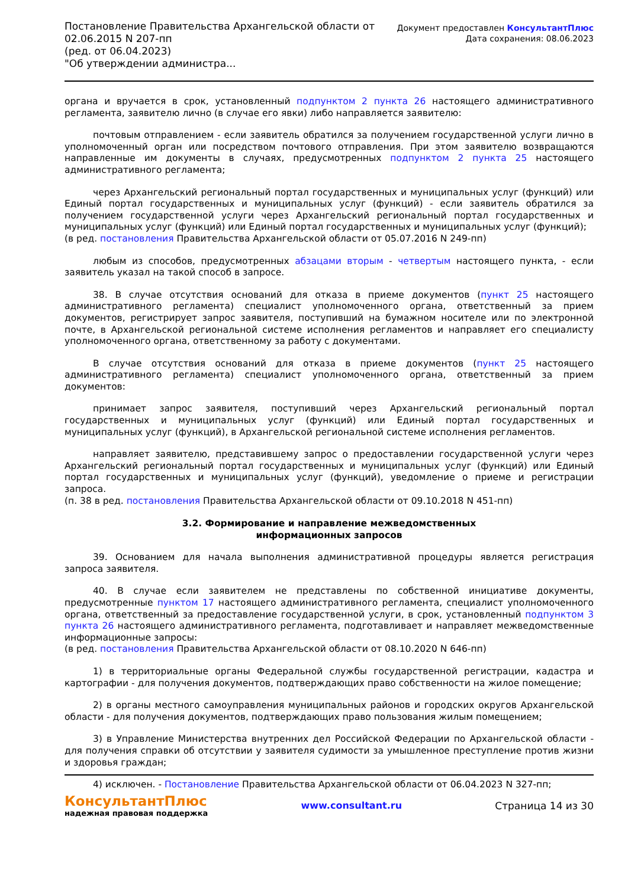Постановление Правительства Архангельской области от
02.06.2015 N 207-пп
(ред. от 06.04.2023)
"Об утверждении администра...
Документ предоставлен КонсультантПлюс
Дата сохранения: 08.06.2023
органа и вручается в срок, установленный подпунктом 2 пункта 26 настоящего административного регламента, заявителю лично (в случае его явки) либо направляется заявителю:
почтовым отправлением - если заявитель обратился за получением государственной услуги лично в уполномоченный орган или посредством почтового отправления. При этом заявителю возвращаются направленные им документы в случаях, предусмотренных подпунктом 2 пункта 25 настоящего административного регламента;
через Архангельский региональный портал государственных и муниципальных услуг (функций) или Единый портал государственных и муниципальных услуг (функций) - если заявитель обратился за получением государственной услуги через Архангельский региональный портал государственных и муниципальных услуг (функций) или Единый портал государственных и муниципальных услуг (функций);
(в ред. постановления Правительства Архангельской области от 05.07.2016 N 249-пп)
любым из способов, предусмотренных абзацами вторым - четвертым настоящего пункта, - если заявитель указал на такой способ в запросе.
38. В случае отсутствия оснований для отказа в приеме документов (пункт 25 настоящего административного регламента) специалист уполномоченного органа, ответственный за прием документов, регистрирует запрос заявителя, поступивший на бумажном носителе или по электронной почте, в Архангельской региональной системе исполнения регламентов и направляет его специалисту уполномоченного органа, ответственному за работу с документами.
В случае отсутствия оснований для отказа в приеме документов (пункт 25 настоящего административного регламента) специалист уполномоченного органа, ответственный за прием документов:
принимает запрос заявителя, поступивший через Архангельский региональный портал государственных и муниципальных услуг (функций) или Единый портал государственных и муниципальных услуг (функций), в Архангельской региональной системе исполнения регламентов.
направляет заявителю, представившему запрос о предоставлении государственной услуги через Архангельский региональный портал государственных и муниципальных услуг (функций) или Единый портал государственных и муниципальных услуг (функций), уведомление о приеме и регистрации запроса.
(п. 38 в ред. постановления Правительства Архангельской области от 09.10.2018 N 451-пп)
3.2. Формирование и направление межведомственных
информационных запросов
39. Основанием для начала выполнения административной процедуры является регистрация запроса заявителя.
40. В случае если заявителем не представлены по собственной инициативе документы, предусмотренные пунктом 17 настоящего административного регламента, специалист уполномоченного органа, ответственный за предоставление государственной услуги, в срок, установленный подпунктом 3 пункта 26 настоящего административного регламента, подготавливает и направляет межведомственные информационные запросы:
(в ред. постановления Правительства Архангельской области от 08.10.2020 N 646-пп)
1) в территориальные органы Федеральной службы государственной регистрации, кадастра и картографии - для получения документов, подтверждающих право собственности на жилое помещение;
2) в органы местного самоуправления муниципальных районов и городских округов Архангельской области - для получения документов, подтверждающих право пользования жилым помещением;
3) в Управление Министерства внутренних дел Российской Федерации по Архангельской области - для получения справки об отсутствии у заявителя судимости за умышленное преступление против жизни и здоровья граждан;
4) исключен. - Постановление Правительства Архангельской области от 06.04.2023 N 327-пп;
КонсультантПлюс
надежная правовая поддержка
www.consultant.ru Страница 14 из 30